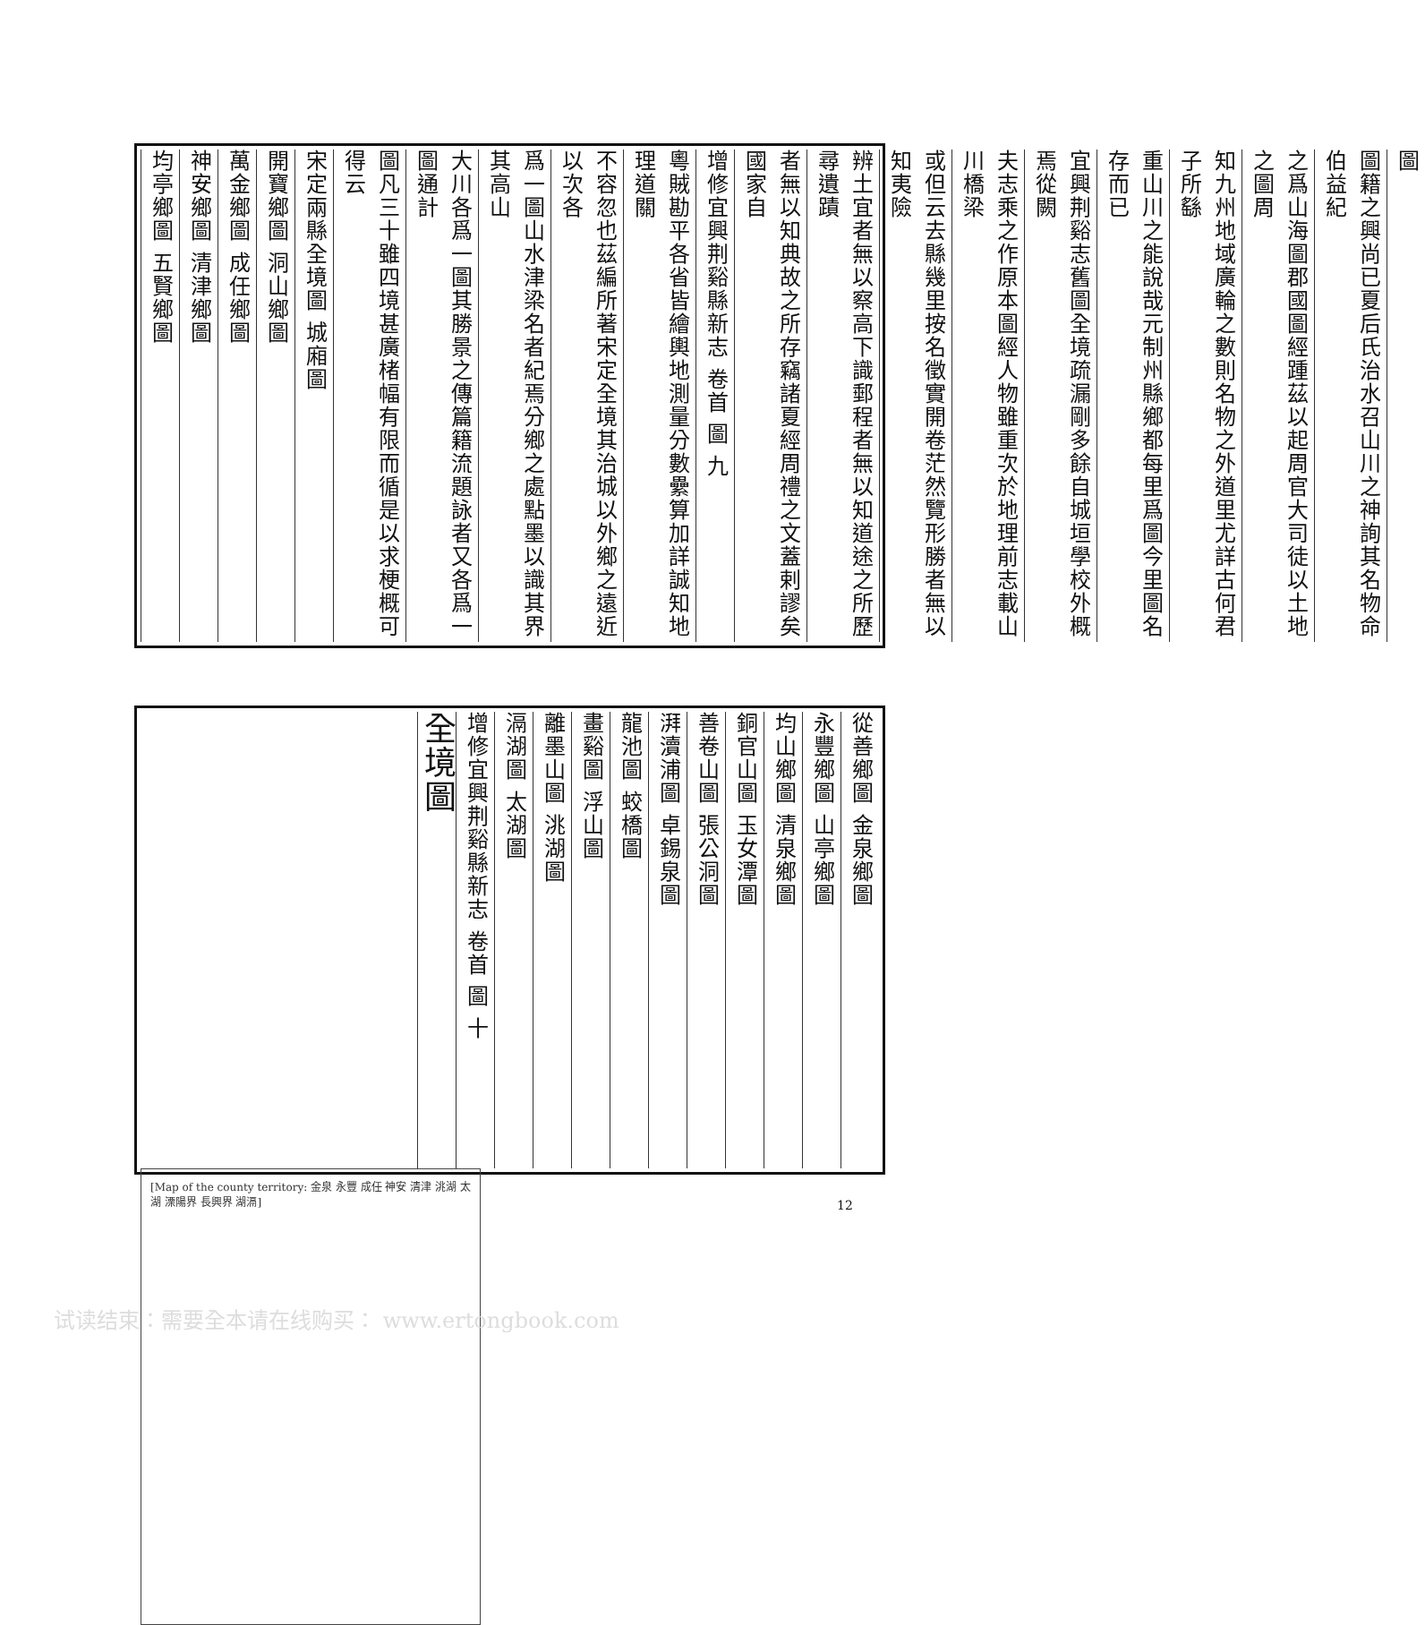圖
圖籍之興尚已夏后氏治水召山川之神詢其名物命伯益紀
之爲山海圖郡國圖經踵茲以起周官大司徒以土地之圖周
知九州地域廣輪之數則名物之外道里尤詳古何君子所繇
重山川之能說哉元制州縣鄉都每里爲圖今里圖名存而已
宜興荆谿志舊圖全境疏漏剛多餘自城垣學校外概焉從闕
夫志乘之作原本圖經人物雖重次於地理前志載山川橋梁
或但云去縣幾里按名徵實開卷茫然覽形勝者無以知夷險
辨土宜者無以察高下識郵程者無以知道途之所歷尋遺蹟
者無以知典故之所存竊諸夏經周禮之文蓋剌謬矣國家自
增修宜興荆谿縣新志 卷首 圖 九
粵賊勘平各省皆繪輿地測量分數纍算加詳誠知地理道關
不容忽也茲編所著宋定全境其治城以外鄉之遠近以次各
爲一圖山水津梁名者紀焉分鄉之處點墨以識其界其高山
大川各爲一圖其勝景之傳篇籍流題詠者又各爲一圖通計
圖凡三十雖四境甚廣楮幅有限而循是以求梗概可得云
宋定兩縣全境圖 城廂圖
開寶鄉圖 洞山鄉圖
萬金鄉圖 成任鄉圖
神安鄉圖 清津鄉圖
均亭鄉圖 五賢鄉圖
從善鄉圖 金泉鄉圖
永豐鄉圖 山亭鄉圖
均山鄉圖 清泉鄉圖
銅官山圖 玉女潭圖
善卷山圖 張公洞圖
湃瀆浦圖 卓錫泉圖
龍池圖 蛟橋圖
畫谿圖 浮山圖
離墨山圖 洮湖圖
滆湖圖 太湖圖
增修宜興荆谿縣新志 卷首 圖 十
全境圖
[Map of the county territory: 金泉 永豐 成任 神安 清津 洮湖 太湖 溧陽界 長興界 湖滆]
12
试读结束：需要全本请在线购买： www.ertongbook.com